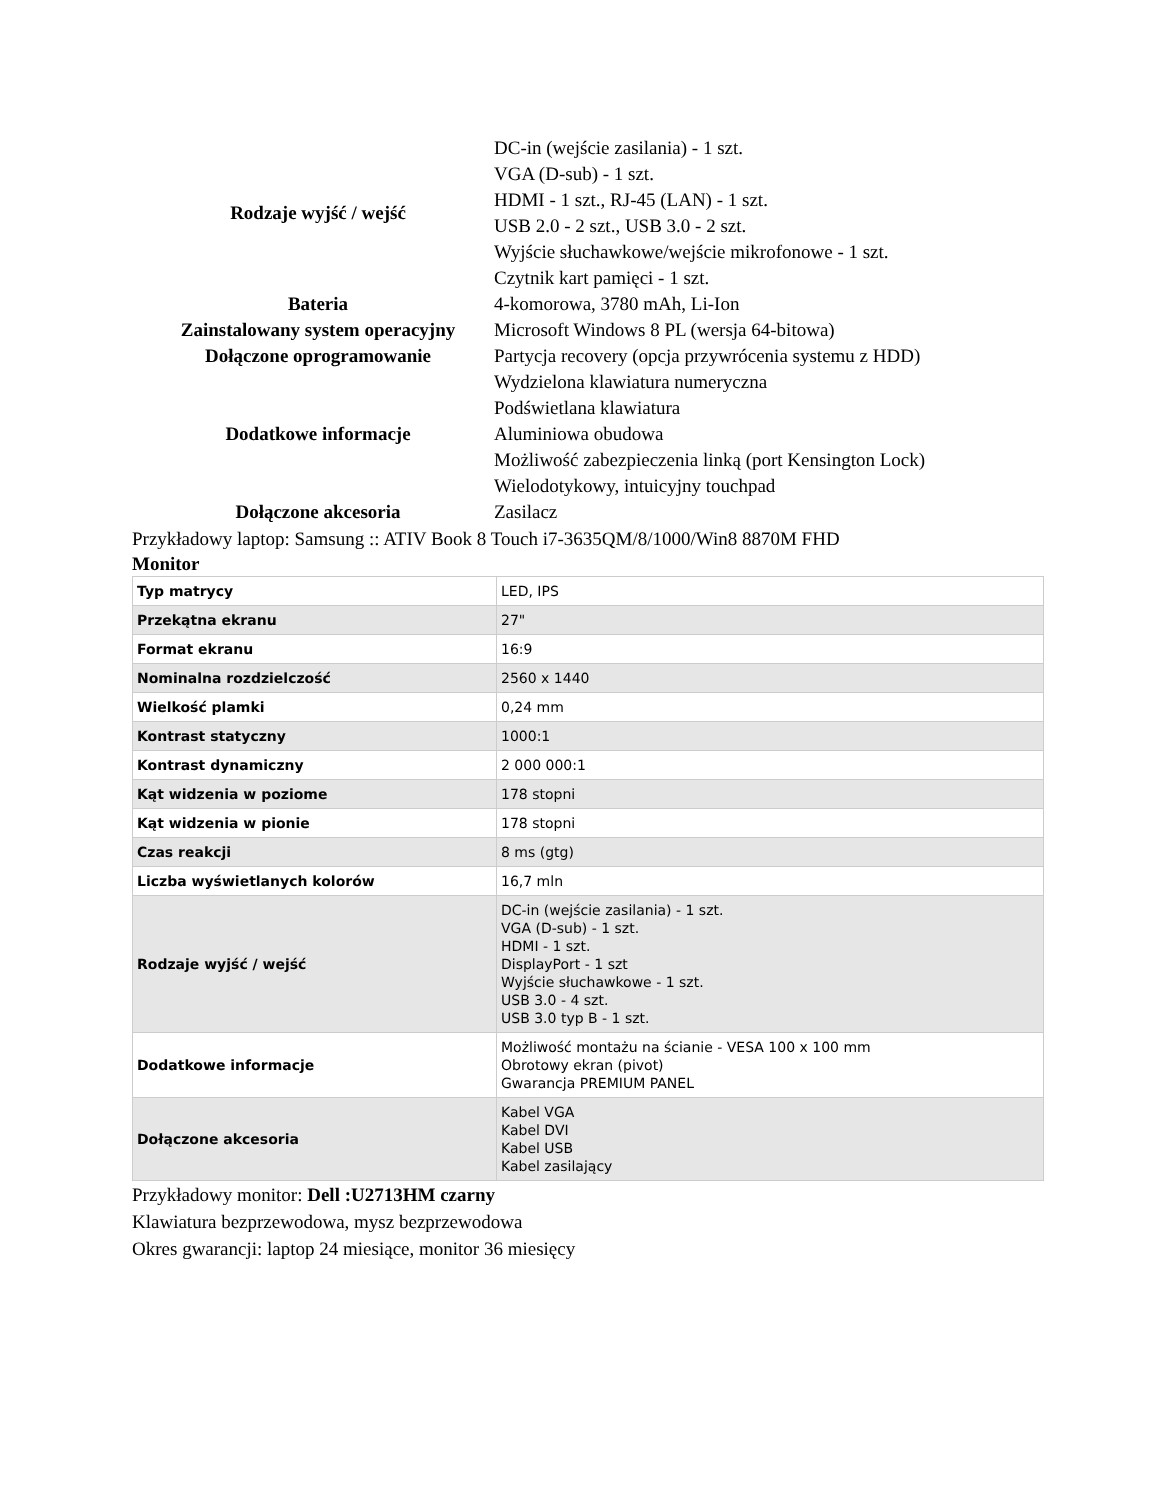| Rodzaje wyjść / wejść | DC-in (wejście zasilania) - 1 szt. VGA (D-sub) - 1 szt. HDMI - 1 szt., RJ-45 (LAN) - 1 szt. USB 2.0 - 2 szt., USB 3.0 - 2 szt. Wyjście słuchawkowe/wejście mikrofonowe - 1 szt. Czytnik kart pamięci - 1 szt. |
| Bateria | 4-komorowa, 3780 mAh, Li-Ion |
| Zainstalowany system operacyjny | Microsoft Windows 8 PL (wersja 64-bitowa) |
| Dołączone oprogramowanie | Partycja recovery (opcja przywrócenia systemu z HDD) |
| Dodatkowe informacje | Wydzielona klawiatura numeryczna Podświetlana klawiatura Aluminiowa obudowa Możliwość zabezpieczenia linką (port Kensington Lock) Wielodotykowy, intuicyjny touchpad |
| Dołączone akcesoria | Zasilacz |
Przykładowy laptop: Samsung :: ATIV Book 8 Touch i7-3635QM/8/1000/Win8 8870M FHD
Monitor
| Typ matrycy | LED, IPS |
| Przekątna ekranu | 27" |
| Format ekranu | 16:9 |
| Nominalna rozdzielczość | 2560 x 1440 |
| Wielkość plamki | 0,24 mm |
| Kontrast statyczny | 1000:1 |
| Kontrast dynamiczny | 2 000 000:1 |
| Kąt widzenia w poziome | 178 stopni |
| Kąt widzenia w pionie | 178 stopni |
| Czas reakcji | 8 ms (gtg) |
| Liczba wyświetlanych kolorów | 16,7 mln |
| Rodzaje wyjść / wejść | DC-in (wejście zasilania) - 1 szt. VGA (D-sub) - 1 szt. HDMI - 1 szt. DisplayPort - 1 szt Wyjście słuchawkowe - 1 szt. USB 3.0 - 4 szt. USB 3.0 typ B - 1 szt. |
| Dodatkowe informacje | Możliwość montażu na ścianie - VESA 100 x 100 mm Obrotowy ekran (pivot) Gwarancja PREMIUM PANEL |
| Dołączone akcesoria | Kabel VGA Kabel DVI Kabel USB Kabel zasilający |
Przykładowy monitor: Dell :U2713HM czarny
Klawiatura bezprzewodowa, mysz bezprzewodowa
Okres gwarancji: laptop 24 miesiące, monitor 36 miesięcy